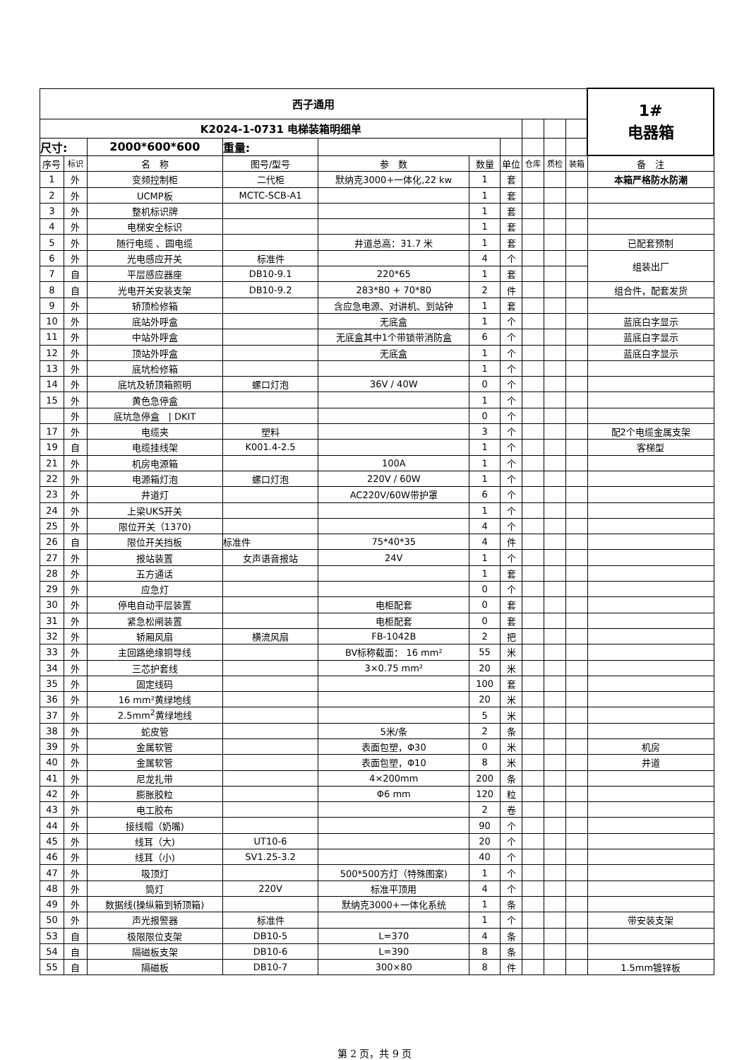| 西子通用 | | | | | | | | | | 1# 电器箱 |
| K2024-1-0731 电梯装箱明细单 | | | | | | | | | | |
| 尺寸: | | 2000*600*600 | 重量: | | | | | | | |
| 序号 | 标识 | 名 称 | 图号/型号 | 参 数 | 数量 | 单位 | 仓库 | 质检 | 装箱 | 备 注 |
| 1 | 外 | 变频控制柜 | 二代柜 | 默纳克3000+一体化,22 kw | 1 | 套 | | | | 本箱严格防水防潮 |
| 2 | 外 | UCMP板 | MCTC-SCB-A1 | | 1 | 套 | | | | |
| 3 | 外 | 整机标识牌 | | | 1 | 套 | | | | |
| 4 | 外 | 电梯安全标识 | | | 1 | 套 | | | | |
| 5 | 外 | 随行电缆 、圆电缆 | | 井道总高：31.7 米 | 1 | 套 | | | | 已配套预制 |
| 6 | 外 | 光电感应开关 | 标准件 | | 4 | 个 | | | | 组装出厂 |
| 7 | 自 | 平层感应器座 | DB10-9.1 | 220*65 | 1 | 套 | | | | |
| 8 | 自 | 光电开关安装支架 | DB10-9.2 | 283*80 + 70*80 | 2 | 件 | | | | 组合件，配套发货 |
| 9 | 外 | 轿顶检修箱 | | 含应急电源、对讲机、到站钟 | 1 | 套 | | | | |
| 10 | 外 | 底站外呼盒 | | 无底盒 | 1 | 个 | | | | 蓝底白字显示 |
| 11 | 外 | 中站外呼盒 | | 无底盒其中1个带锁带消防盒 | 6 | 个 | | | | 蓝底白字显示 |
| 12 | 外 | 顶站外呼盒 | | 无底盒 | 1 | 个 | | | | 蓝底白字显示 |
| 13 | 外 | 底坑检修箱 | | | 1 | 个 | | | | |
| 14 | 外 | 底坑及轿顶箱照明 | 螺口灯泡 | 36V / 40W | 0 | 个 | | | | |
| 15 | 外 | 黄色急停盒 | | | 1 | 个 | | | | |
| | 外 | 底坑急停盒 / DKIT | | | 0 | 个 | | | | |
| 17 | 外 | 电缆夹 | 塑料 | | 3 | 个 | | | | 配2个电缆金属支架 |
| 19 | 自 | 电缆挂线架 | K001.4-2.5 | | 1 | 个 | | | | 客梯型 |
| 21 | 外 | 机房电源箱 | | 100A | 1 | 个 | | | | |
| 22 | 外 | 电源箱灯泡 | 螺口灯泡 | 220V / 60W | 1 | 个 | | | | |
| 23 | 外 | 井道灯 | | AC220V/60W带护罩 | 6 | 个 | | | | |
| 24 | 外 | 上梁UKS开关 | | | 1 | 个 | | | | |
| 25 | 外 | 限位开关（1370) | | | 4 | 个 | | | | |
| 26 | 自 | 限位开关挡板 | 标准件 | 75*40*35 | 4 | 件 | | | | |
| 27 | 外 | 报站装置 | 女声语音报站 | 24V | 1 | 个 | | | | |
| 28 | 外 | 五方通话 | | | 1 | 套 | | | | |
| 29 | 外 | 应急灯 | | | 0 | 个 | | | | |
| 30 | 外 | 停电自动平层装置 | | 电柜配套 | 0 | 套 | | | | |
| 31 | 外 | 紧急松闸装置 | | 电柜配套 | 0 | 套 | | | | |
| 32 | 外 | 轿厢风扇 | 横流风扇 | FB-1042B | 2 | 把 | | | | |
| 33 | 外 | 主回路绝缘铜导线 | | BV标称截面： 16 mm² | 55 | 米 | | | | |
| 34 | 外 | 三芯护套线 | | 3×0.75 mm² | 20 | 米 | | | | |
| 35 | 外 | 固定线码 | | | 100 | 套 | | | | |
| 36 | 外 | 16 mm²黄绿地线 | | | 20 | 米 | | | | |
| 37 | 外 | 2.5mm<sup>2</sup>黄绿地线 | | | 5 | 米 | | | | |
| 38 | 外 | 蛇皮管 | | 5米/条 | 2 | 条 | | | | |
| 39 | 外 | 金属软管 | | 表面包塑，Φ30 | 0 | 米 | | | | 机房 |
| 40 | 外 | 金属软管 | | 表面包塑，Φ10 | 8 | 米 | | | | 井道 |
| 41 | 外 | 尼龙扎带 | | 4×200mm | 200 | 条 | | | | |
| 42 | 外 | 膨胀胶粒 | | Φ6 mm | 120 | 粒 | | | | |
| 43 | 外 | 电工胶布 | | | 2 | 卷 | | | | |
| 44 | 外 | 接线帽（奶嘴) | | | 90 | 个 | | | | |
| 45 | 外 | 线耳（大) | UT10-6 | | 20 | 个 | | | | |
| 46 | 外 | 线耳（小) | SV1.25-3.2 | | 40 | 个 | | | | |
| 47 | 外 | 吸顶灯 | | 500*500方灯（特殊图案) | 1 | 个 | | | | |
| 48 | 外 | 筒灯 | 220V | 标准平顶用 | 4 | 个 | | | | |
| 49 | 外 | 数据线(操纵箱到轿顶箱) | | 默纳克3000+一体化系统 | 1 | 条 | | | | |
| 50 | 外 | 声光报警器 | 标准件 | | 1 | 个 | | | | 带安装支架 |
| 53 | 自 | 极限限位支架 | DB10-5 | L=370 | 4 | 条 | | | | |
| 54 | 自 | 隔磁板支架 | DB10-6 | L=390 | 8 | 条 | | | | |
| 55 | 自 | 隔磁板 | DB10-7 | 300×80 | 8 | 件 | | | | 1.5mm镀锌板 |
第 2 页，共 9 页